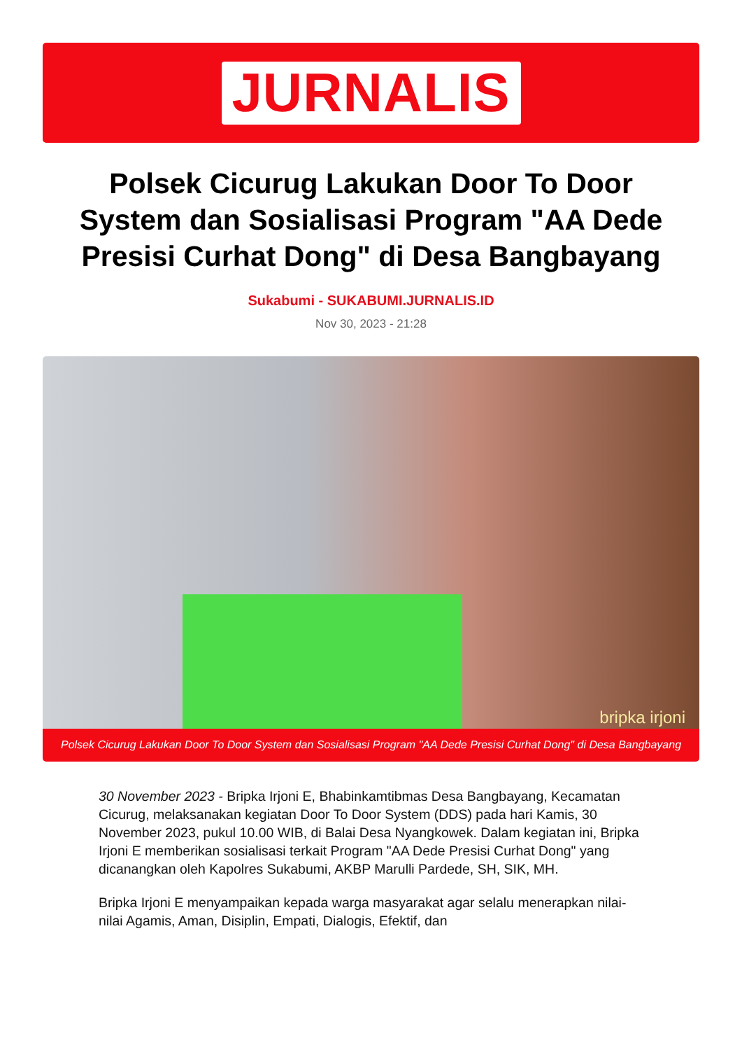JURNALIS
Polsek Cicurug Lakukan Door To Door System dan Sosialisasi Program "AA Dede Presisi Curhat Dong" di Desa Bangbayang
Sukabumi - SUKABUMI.JURNALIS.ID
Nov 30, 2023 - 21:28
bripka irjoni
Polsek Cicurug Lakukan Door To Door System dan Sosialisasi Program "AA Dede Presisi Curhat Dong" di Desa Bangbayang
30 November 2023 - Bripka Irjoni E, Bhabinkamtibmas Desa Bangbayang, Kecamatan Cicurug, melaksanakan kegiatan Door To Door System (DDS) pada hari Kamis, 30 November 2023, pukul 10.00 WIB, di Balai Desa Nyangkowek. Dalam kegiatan ini, Bripka Irjoni E memberikan sosialisasi terkait Program "AA Dede Presisi Curhat Dong" yang dicanangkan oleh Kapolres Sukabumi, AKBP Marulli Pardede, SH, SIK, MH.
Bripka Irjoni E menyampaikan kepada warga masyarakat agar selalu menerapkan nilai-nilai Agamis, Aman, Disiplin, Empati, Dialogis, Efektif, dan